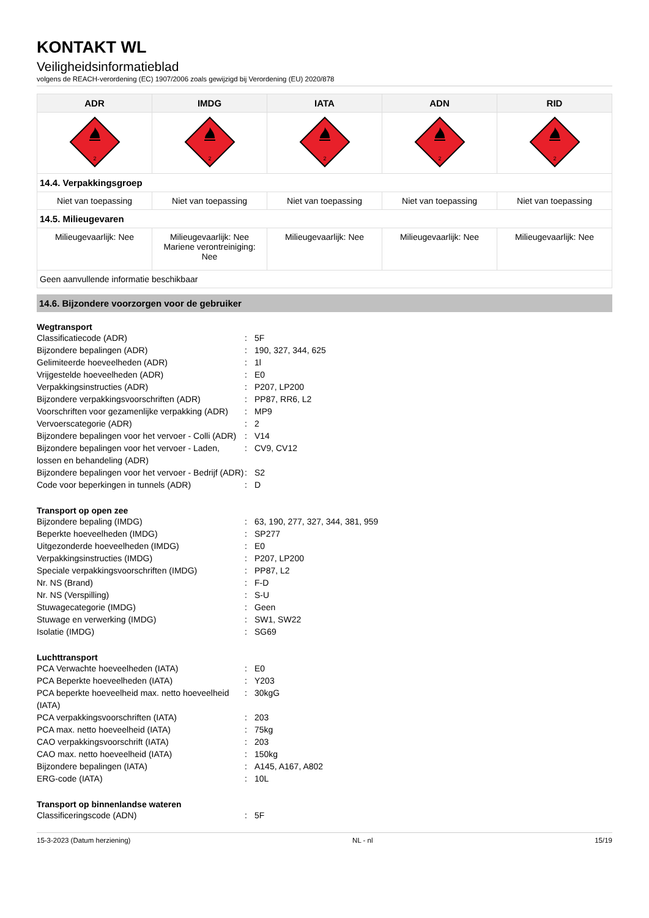KONTAKT WL
Veiligheidsinformatieblad
volgens de REACH-verordening (EC) 1907/2006 zoals gewijzigd bij Verordening (EU) 2020/878
| ADR | IMDG | IATA | ADN | RID |
| --- | --- | --- | --- | --- |
| 2 | 2 | 2 | 2 | 2 |
| 14.4. Verpakkingsgroep | | | | |
| Niet van toepassing | Niet van toepassing | Niet van toepassing | Niet van toepassing | Niet van toepassing |
| 14.5. Milieugevaren | | | | |
| Milieugevaarlijk: Nee | Milieugevaarlijk: Nee Mariene verontreiniging: Nee | Milieugevaarlijk: Nee | Milieugevaarlijk: Nee | Milieugevaarlijk: Nee |
| Geen aanvullende informatie beschikbaar | | | | |
14.6. Bijzondere voorzorgen voor de gebruiker
Wegtransport
Classificatiecode (ADR) : 5F
Bijzondere bepalingen (ADR) : 190, 327, 344, 625
Gelimiteerde hoeveelheden (ADR) : 1l
Vrijgestelde hoeveelheden (ADR) : E0
Verpakkingsinstructies (ADR) : P207, LP200
Bijzondere verpakkingsvoorschriften (ADR)
: PP87, RR6, L2
Voorschriften voor gezamenlijke verpakking (ADR)
: MP9
Vervoerscategorie (ADR) : 2
Bijzondere bepalingen voor het vervoer - Colli (ADR)
: V14
Bijzondere bepalingen voor het vervoer - Laden, lossen en behandeling (ADR)
: CV9, CV12
Bijzondere bepalingen voor het vervoer - Bedrijf (ADR)
: S2
Code voor beperkingen in tunnels (ADR) : D
Transport op open zee
Bijzondere bepaling (IMDG) : 63, 190, 277, 327, 344, 381, 959
Beperkte hoeveelheden (IMDG) : SP277
Uitgezonderde hoeveelheden (IMDG) : E0
Verpakkingsinstructies (IMDG) : P207, LP200
Speciale verpakkingsvoorschriften (IMDG) : PP87, L2
Nr. NS (Brand) : F-D
Nr. NS (Verspilling) : S-U
Stuwagecategorie (IMDG) : Geen
Stuwage en verwerking (IMDG) : SW1, SW22
Isolatie (IMDG) : SG69
Luchttransport
PCA Verwachte hoeveelheden (IATA) : E0
PCA Beperkte hoeveelheden (IATA) : Y203
PCA beperkte hoeveelheid max. netto hoeveelheid (IATA)
: 30kgG
PCA verpakkingsvoorschriften (IATA) : 203
PCA max. netto hoeveelheid (IATA) : 75kg
CAO verpakkingsvoorschrift (IATA) : 203
CAO max. netto hoeveelheid (IATA) : 150kg
Bijzondere bepalingen (IATA) : A145, A167, A802
ERG-code (IATA) : 10L
Transport op binnenlandse wateren
Classificeringscode (ADN) : 5F
15-3-2023 (Datum herziening) NL - nl 15/19